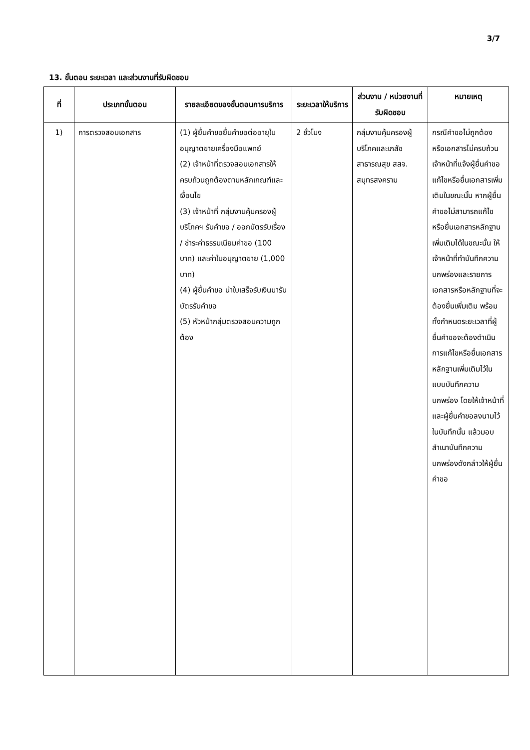3/7
13. ขั้นตอน ระยะเวลา และส่วนงานที่รับผิดชอบ
| ที่ | ประเภทขั้นตอน | รายละเอียดของขั้นตอนการบริการ | ระยะเวลาให้บริการ | ส่วนงาน / หน่วยงานที่รับผิดชอบ | หมายเหตุ |
| --- | --- | --- | --- | --- | --- |
| 1) | การตรวจสอบเอกสาร | (1) ผู้ยื่นคำขอยื่นคำขอต่ออายุใบอนุญาตขายเครื่องมือแพทย์ (2) เจ้าหน้าที่ตรวจสอบเอกสารให้ครบถ้วนถูกต้องตามหลักเกณฑ์และเงื่อนไข (3) เจ้าหน้าที่ กลุ่มงานคุ้มครองผู้บริโภคฯ รับคำขอ / ออกบัตรรับเรื่อง / ชำระค่าธรรมเนียมคำขอ (100 บาท) และค่าใบอนุญาตขาย (1,000 บาท) (4) ผู้ยื่นคำขอ นำใบเสร็จรับเงินมารับบัตรรับคำขอ (5) หัวหน้ากลุ่มตรวจสอบความถูกต้อง | 2 ชั่วโมง | กลุ่มงานคุ้มครองผู้บริโภคและเภสัชสาธารณสุข สสจ. สมุทรสงคราม | กรณีคำขอไม่ถูกต้อง หรือเอกสารไม่ครบถ้วน เจ้าหน้าที่แจ้งผู้ยื่นคำขอแก้ไขหรือยื่นเอกสารเพิ่มเติมในขณะนั้น หากผู้ยื่นคำขอไม่สามารถแก้ไขหรือยื่นเอกสารหลักฐานเพิ่มเติมได้ในขณะนั้น ให้เจ้าหน้าที่ทำบันทึกความบกพร่องและรายการเอกสารหรือหลักฐานที่จะต้องยื่นเพิ่มเติม พร้อมทั้งกำหนดระยะเวลาที่ผู้ยื่นคำขอจะต้องดำเนินการแก้ไขหรือยื่นเอกสารหลักฐานเพิ่มเติมไว้ในแบบบันทึกความบกพร่อง โดยให้เจ้าหน้าที่และผู้ยื่นคำขอลงนามไว้ในบันทึกนั้น แล้วมอบสำเนาบันทึกความบกพร่องดังกล่าวให้ผู้ยื่นคำขอ |